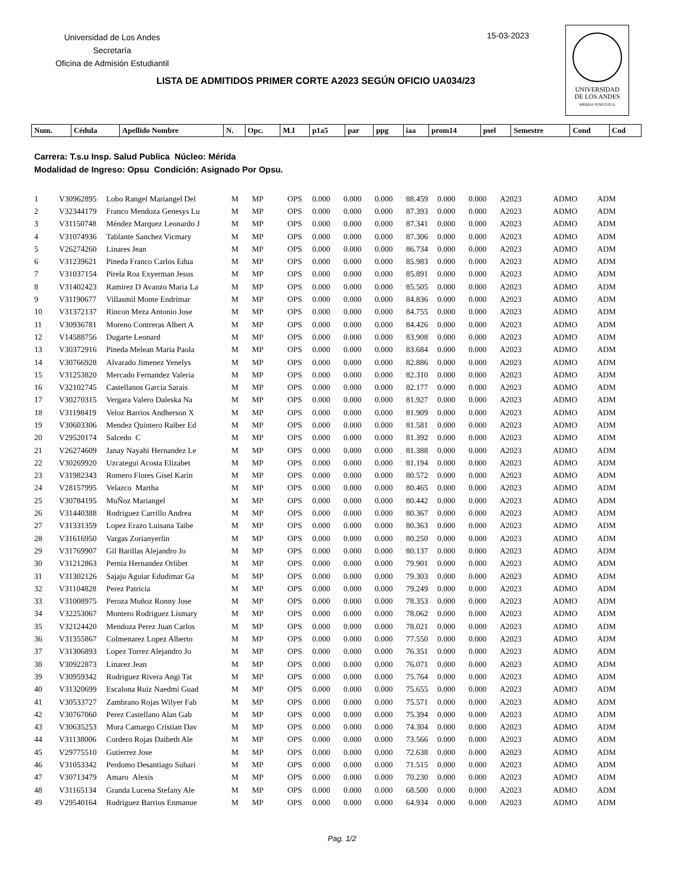Universidad de Los Andes
Secretaría
Oficina de Admisión Estudiantil
15-03-2023
UNIVERSIDAD
DE LOS ANDES
MERIDA VENEZUELA
LISTA DE ADMITIDOS PRIMER CORTE A2023 SEGÚN OFICIO UA034/23
| Num. | Cédula | Apellido Nombre | N. | Opc. | M.I | p1a5 | par | ppg | iaa | prom14 | psel | Semestre | Cond | Cod |
| --- | --- | --- | --- | --- | --- | --- | --- | --- | --- | --- | --- | --- | --- | --- |
Carrera: T.s.u Insp. Salud Publica Núcleo: Mérida
Modalidad de Ingreso: Opsu Condición: Asignado Por Opsu.
| 1 | V30962895 | Lobo Rangel Mariangel Del | M | MP | OPS | 0.000 | 0.000 | 0.000 | 88.459 | 0.000 | 0.000 | A2023 | ADMO | ADM |
| 2 | V32344179 | Franco Mendoza Genesys Lu | M | MP | OPS | 0.000 | 0.000 | 0.000 | 87.393 | 0.000 | 0.000 | A2023 | ADMO | ADM |
| 3 | V31150748 | Méndez Marquez Leonardo J | M | MP | OPS | 0.000 | 0.000 | 0.000 | 87.341 | 0.000 | 0.000 | A2023 | ADMO | ADM |
| 4 | V31074936 | Tablante Sanchez Vicmary | M | MP | OPS | 0.000 | 0.000 | 0.000 | 87.306 | 0.000 | 0.000 | A2023 | ADMO | ADM |
| 5 | V26274260 | Linares Jean | M | MP | OPS | 0.000 | 0.000 | 0.000 | 86.734 | 0.000 | 0.000 | A2023 | ADMO | ADM |
| 6 | V31239621 | Pineda Franco Carlos Edua | M | MP | OPS | 0.000 | 0.000 | 0.000 | 85.983 | 0.000 | 0.000 | A2023 | ADMO | ADM |
| 7 | V31037154 | Pirela Roa Exyerman Jesus | M | MP | OPS | 0.000 | 0.000 | 0.000 | 85.891 | 0.000 | 0.000 | A2023 | ADMO | ADM |
| 8 | V31402423 | Ramirez D Avanzo Maria La | M | MP | OPS | 0.000 | 0.000 | 0.000 | 85.505 | 0.000 | 0.000 | A2023 | ADMO | ADM |
| 9 | V31190677 | Villasmil Monte Endrimar | M | MP | OPS | 0.000 | 0.000 | 0.000 | 84.836 | 0.000 | 0.000 | A2023 | ADMO | ADM |
| 10 | V31372137 | Rincon Meza Antonio Jose | M | MP | OPS | 0.000 | 0.000 | 0.000 | 84.755 | 0.000 | 0.000 | A2023 | ADMO | ADM |
| 11 | V30936781 | Moreno Contreras Albert A | M | MP | OPS | 0.000 | 0.000 | 0.000 | 84.426 | 0.000 | 0.000 | A2023 | ADMO | ADM |
| 12 | V14588756 | Dugarte Leonard | M | MP | OPS | 0.000 | 0.000 | 0.000 | 83.908 | 0.000 | 0.000 | A2023 | ADMO | ADM |
| 13 | V30372916 | Pineda Melean Maria Paola | M | MP | OPS | 0.000 | 0.000 | 0.000 | 83.684 | 0.000 | 0.000 | A2023 | ADMO | ADM |
| 14 | V30766928 | Alvarado Jimenez Yenelys | M | MP | OPS | 0.000 | 0.000 | 0.000 | 82.886 | 0.000 | 0.000 | A2023 | ADMO | ADM |
| 15 | V31253820 | Mercado Fernandez Valeria | M | MP | OPS | 0.000 | 0.000 | 0.000 | 82.310 | 0.000 | 0.000 | A2023 | ADMO | ADM |
| 16 | V32102745 | Castellanos Garcia Sarais | M | MP | OPS | 0.000 | 0.000 | 0.000 | 82.177 | 0.000 | 0.000 | A2023 | ADMO | ADM |
| 17 | V30270315 | Vergara Valero Daleska Na | M | MP | OPS | 0.000 | 0.000 | 0.000 | 81.927 | 0.000 | 0.000 | A2023 | ADMO | ADM |
| 18 | V31198419 | Veloz Barrios Andherson X | M | MP | OPS | 0.000 | 0.000 | 0.000 | 81.909 | 0.000 | 0.000 | A2023 | ADMO | ADM |
| 19 | V30603306 | Mendez Quintero Raiber Ed | M | MP | OPS | 0.000 | 0.000 | 0.000 | 81.581 | 0.000 | 0.000 | A2023 | ADMO | ADM |
| 20 | V29520174 | Salcedo C | M | MP | OPS | 0.000 | 0.000 | 0.000 | 81.392 | 0.000 | 0.000 | A2023 | ADMO | ADM |
| 21 | V26274609 | Janay Nayahi Hernandez Le | M | MP | OPS | 0.000 | 0.000 | 0.000 | 81.388 | 0.000 | 0.000 | A2023 | ADMO | ADM |
| 22 | V30269920 | Uzcategui Acosta Elizabet | M | MP | OPS | 0.000 | 0.000 | 0.000 | 81.194 | 0.000 | 0.000 | A2023 | ADMO | ADM |
| 23 | V31982343 | Romero Flores Gisel Karin | M | MP | OPS | 0.000 | 0.000 | 0.000 | 80.572 | 0.000 | 0.000 | A2023 | ADMO | ADM |
| 24 | V28157995 | Velazco Martha | M | MP | OPS | 0.000 | 0.000 | 0.000 | 80.465 | 0.000 | 0.000 | A2023 | ADMO | ADM |
| 25 | V30784195 | MuÑoz Mariangel | M | MP | OPS | 0.000 | 0.000 | 0.000 | 80.442 | 0.000 | 0.000 | A2023 | ADMO | ADM |
| 26 | V31440388 | Rodriguez Carrillo Andrea | M | MP | OPS | 0.000 | 0.000 | 0.000 | 80.367 | 0.000 | 0.000 | A2023 | ADMO | ADM |
| 27 | V31331359 | Lopez Erazo Luisana Taibe | M | MP | OPS | 0.000 | 0.000 | 0.000 | 80.363 | 0.000 | 0.000 | A2023 | ADMO | ADM |
| 28 | V31616950 | Vargas Zorianyerlin | M | MP | OPS | 0.000 | 0.000 | 0.000 | 80.250 | 0.000 | 0.000 | A2023 | ADMO | ADM |
| 29 | V31769907 | Gil Barillas Alejandro Jo | M | MP | OPS | 0.000 | 0.000 | 0.000 | 80.137 | 0.000 | 0.000 | A2023 | ADMO | ADM |
| 30 | V31212863 | Pernia Hernandez Orlibet | M | MP | OPS | 0.000 | 0.000 | 0.000 | 79.901 | 0.000 | 0.000 | A2023 | ADMO | ADM |
| 31 | V31302126 | Sajaju Aguiar Edudimar Ga | M | MP | OPS | 0.000 | 0.000 | 0.000 | 79.303 | 0.000 | 0.000 | A2023 | ADMO | ADM |
| 32 | V31104828 | Perez Patricia | M | MP | OPS | 0.000 | 0.000 | 0.000 | 79.249 | 0.000 | 0.000 | A2023 | ADMO | ADM |
| 33 | V31008975 | Peroza Muñoz Ronny Jose | M | MP | OPS | 0.000 | 0.000 | 0.000 | 78.353 | 0.000 | 0.000 | A2023 | ADMO | ADM |
| 34 | V32253067 | Montero Rodriguez Lismary | M | MP | OPS | 0.000 | 0.000 | 0.000 | 78.062 | 0.000 | 0.000 | A2023 | ADMO | ADM |
| 35 | V32124420 | Mendoza Perez Juan Carlos | M | MP | OPS | 0.000 | 0.000 | 0.000 | 78.021 | 0.000 | 0.000 | A2023 | ADMO | ADM |
| 36 | V31355867 | Colmenarez Lopez Alberto | M | MP | OPS | 0.000 | 0.000 | 0.000 | 77.550 | 0.000 | 0.000 | A2023 | ADMO | ADM |
| 37 | V31306893 | Lopez Torrez Alejandro Jo | M | MP | OPS | 0.000 | 0.000 | 0.000 | 76.351 | 0.000 | 0.000 | A2023 | ADMO | ADM |
| 38 | V30922873 | Linarez Jean | M | MP | OPS | 0.000 | 0.000 | 0.000 | 76.071 | 0.000 | 0.000 | A2023 | ADMO | ADM |
| 39 | V30959342 | Rodriguez Rivera Angi Tat | M | MP | OPS | 0.000 | 0.000 | 0.000 | 75.764 | 0.000 | 0.000 | A2023 | ADMO | ADM |
| 40 | V31320699 | Escalona Ruiz Naedmi Guad | M | MP | OPS | 0.000 | 0.000 | 0.000 | 75.655 | 0.000 | 0.000 | A2023 | ADMO | ADM |
| 41 | V30533727 | Zambrano Rojas Wilyer Fab | M | MP | OPS | 0.000 | 0.000 | 0.000 | 75.571 | 0.000 | 0.000 | A2023 | ADMO | ADM |
| 42 | V30767060 | Perez Castellano Alan Gab | M | MP | OPS | 0.000 | 0.000 | 0.000 | 75.394 | 0.000 | 0.000 | A2023 | ADMO | ADM |
| 43 | V30635253 | Mora Camargo Cristian Dav | M | MP | OPS | 0.000 | 0.000 | 0.000 | 74.304 | 0.000 | 0.000 | A2023 | ADMO | ADM |
| 44 | V31138006 | Cordero Rojas Daibeth Ale | M | MP | OPS | 0.000 | 0.000 | 0.000 | 73.566 | 0.000 | 0.000 | A2023 | ADMO | ADM |
| 45 | V29775510 | Gutierrez Jose | M | MP | OPS | 0.000 | 0.000 | 0.000 | 72.638 | 0.000 | 0.000 | A2023 | ADMO | ADM |
| 46 | V31053342 | Perdomo Desantiago Suhari | M | MP | OPS | 0.000 | 0.000 | 0.000 | 71.515 | 0.000 | 0.000 | A2023 | ADMO | ADM |
| 47 | V30713479 | Amaro Alexis | M | MP | OPS | 0.000 | 0.000 | 0.000 | 70.230 | 0.000 | 0.000 | A2023 | ADMO | ADM |
| 48 | V31165134 | Granda Lucena Stefany Ale | M | MP | OPS | 0.000 | 0.000 | 0.000 | 68.500 | 0.000 | 0.000 | A2023 | ADMO | ADM |
| 49 | V29540164 | Rodriguez Barrios Enmanue | M | MP | OPS | 0.000 | 0.000 | 0.000 | 64.934 | 0.000 | 0.000 | A2023 | ADMO | ADM |
Pag. 1/2